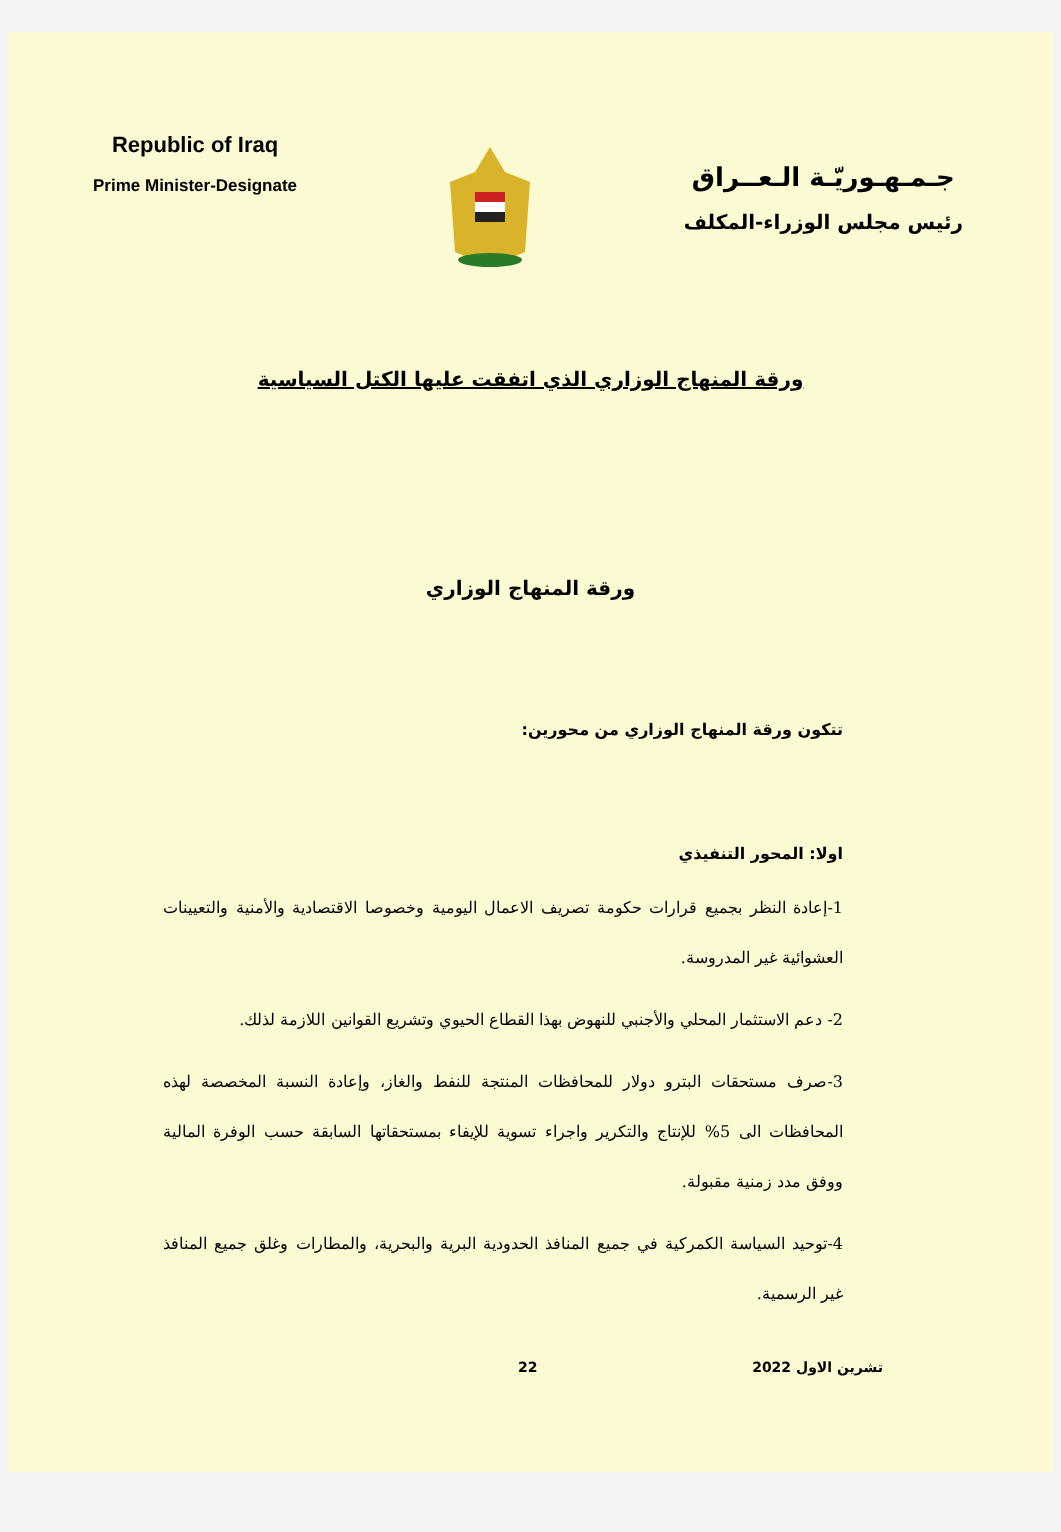Republic of Iraq
Prime Minister-Designate
جـمـهـوريّـة الـعــراق
رئيس مجلس الوزراء-المكلف
ورقة المنهاج الوزاري الذي اتفقت عليها الكتل السياسية
ورقة المنهاج الوزاري
تتكون ورقة المنهاج الوزاري من محورين:
اولا: المحور التنفيذي
1-إعادة النظر بجميع قرارات حكومة تصريف الاعمال اليومية وخصوصا الاقتصادية والأمنية والتعيينات العشوائية غير المدروسة.
2- دعم الاستثمار المحلي والأجنبي للنهوض بهذا القطاع الحيوي وتشريع القوانين اللازمة لذلك.
3-صرف مستحقات البترو دولار للمحافظات المنتجة للنفط والغاز، وإعادة النسبة المخصصة لهذه المحافظات الى 5% للإنتاج والتكرير واجراء تسوية للإيفاء بمستحقاتها السابقة حسب الوفرة المالية ووفق مدد زمنية مقبولة.
4-توحيد السياسة الكمركية في جميع المنافذ الحدودية البرية والبحرية، والمطارات وغلق جميع المنافذ غير الرسمية.
22 تشرين الاول 2022